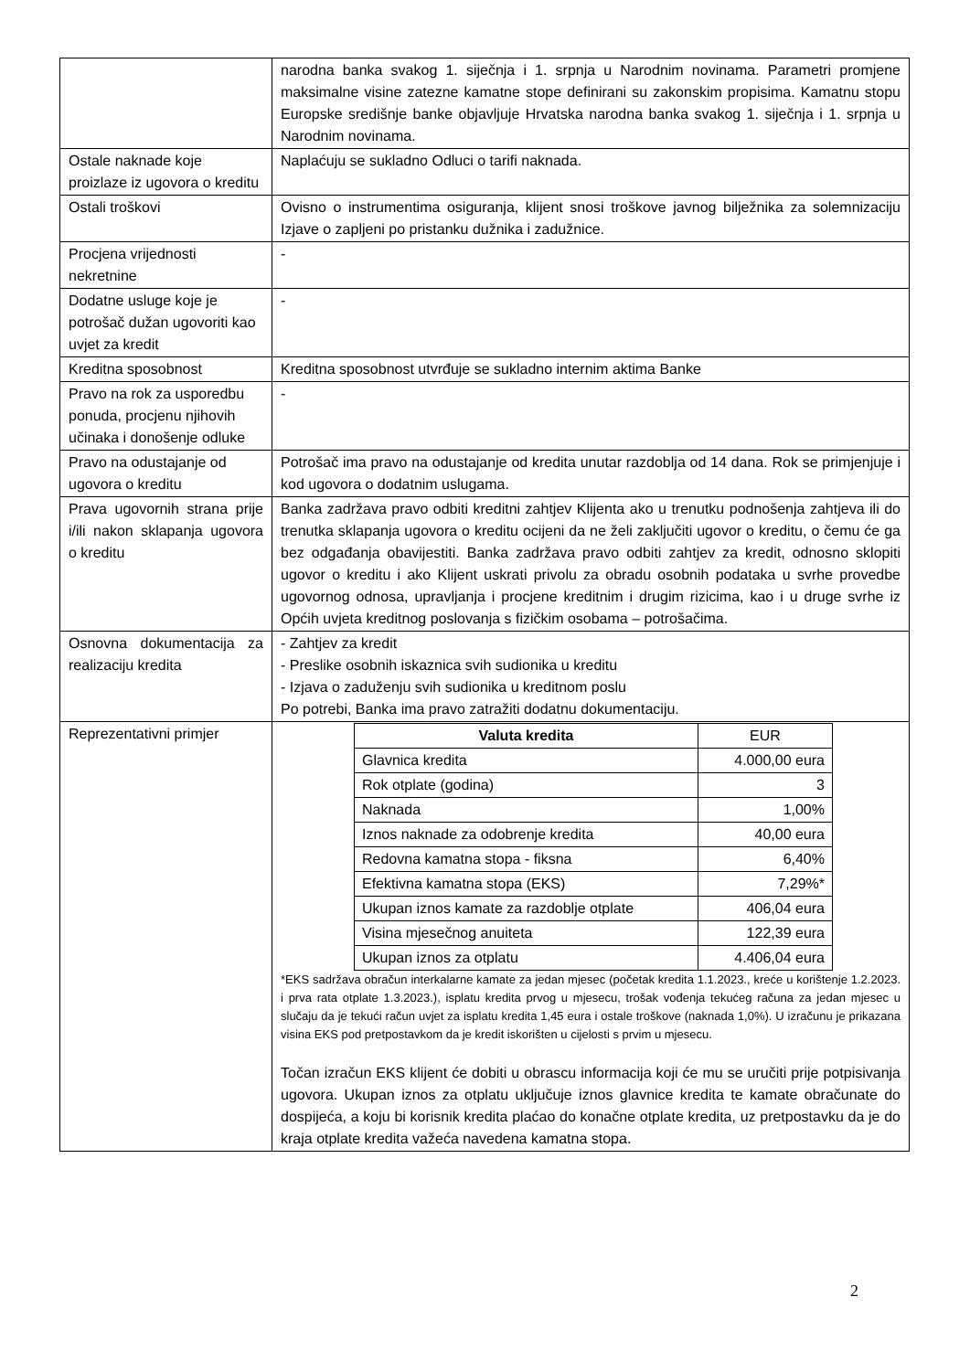| | narodna banka svakog 1. siječnja i 1. srpnja u Narodnim novinama. Parametri promjene maksimalne visine zatezne kamatne stope definirani su zakonskim propisima. Kamatnu stopu Europske središnje banke objavljuje Hrvatska narodna banka svakog 1. siječnja i 1. srpnja u Narodnim novinama. |
| Ostale naknade koje proizlaze iz ugovora o kreditu | Naplaćuju se sukladno Odluci o tarifi naknada. |
| Ostali troškovi | Ovisno o instrumentima osiguranja, klijent snosi troškove javnog bilježnika za solemnizaciju Izjave o zapljeni po pristanku dužnika i zadužnice. |
| Procjena vrijednosti nekretnine | - |
| Dodatne usluge koje je potrošač dužan ugovoriti kao uvjet za kredit | - |
| Kreditna sposobnost | Kreditna sposobnost utvrđuje se sukladno internim aktima Banke |
| Pravo na rok za usporedbu ponuda, procjenu njihovih učinaka i donošenje odluke | - |
| Pravo na odustajanje od ugovora o kreditu | Potrošač ima pravo na odustajanje od kredita unutar razdoblja od 14 dana. Rok se primjenjuje i kod ugovora o dodatnim uslugama. |
| Prava ugovornih strana prije i/ili nakon sklapanja ugovora o kreditu | Banka zadržava pravo odbiti kreditni zahtjev Klijenta ako u trenutku podnošenja zahtjeva ili do trenutka sklapanja ugovora o kreditu ocijeni da ne želi zaključiti ugovor o kreditu, o čemu će ga bez odgađanja obavijestiti. Banka zadržava pravo odbiti zahtjev za kredit, odnosno sklopiti ugovor o kreditu i ako Klijent uskrati privolu za obradu osobnih podataka u svrhe provedbe ugovornog odnosa, upravljanja i procjene kreditnim i drugim rizicima, kao i u druge svrhe iz Općih uvjeta kreditnog poslovanja s fizičkim osobama – potrošačima. |
| Osnovna dokumentacija za realizaciju kredita | - Zahtjev za kredit - Preslike osobnih iskaznica svih sudionika u kreditu - Izjava o zaduženju svih sudionika u kreditnom poslu Po potrebi, Banka ima pravo zatražiti dodatnu dokumentaciju. |
| Reprezentativni primjer | / Valuta kredita / EUR / / Glavnica kredita / 4.000,00 eura / / Rok otplate (godina) / 3 / / Naknada / 1,00% / / Iznos naknade za odobrenje kredita / 40,00 eura / / Redovna kamatna stopa - fiksna / 6,40% / / Efektivna kamatna stopa (EKS) / 7,29%* / / Ukupan iznos kamate za razdoblje otplate / 406,04 eura / / Visina mjesečnog anuiteta / 122,39 eura / / Ukupan iznos za otplatu / 4.406,04 eura / *EKS sadržava obračun interkalarne kamate za jedan mjesec (početak kredita 1.1.2023., kreće u korištenje 1.2.2023. i prva rata otplate 1.3.2023.), isplatu kredita prvog u mjesecu, trošak vođenja tekućeg računa za jedan mjesec u slučaju da je tekući račun uvjet za isplatu kredita 1,45 eura i ostale troškove (naknada 1,0%). U izračunu je prikazana visina EKS pod pretpostavkom da je kredit iskorišten u cijelosti s prvim u mjesecu. Točan izračun EKS klijent će dobiti u obrascu informacija koji će mu se uručiti prije potpisivanja ugovora. Ukupan iznos za otplatu uključuje iznos glavnice kredita te kamate obračunate do dospijeća, a koju bi korisnik kredita plaćao do konačne otplate kredita, uz pretpostavku da je do kraja otplate kredita važeća navedena kamatna stopa. |
2